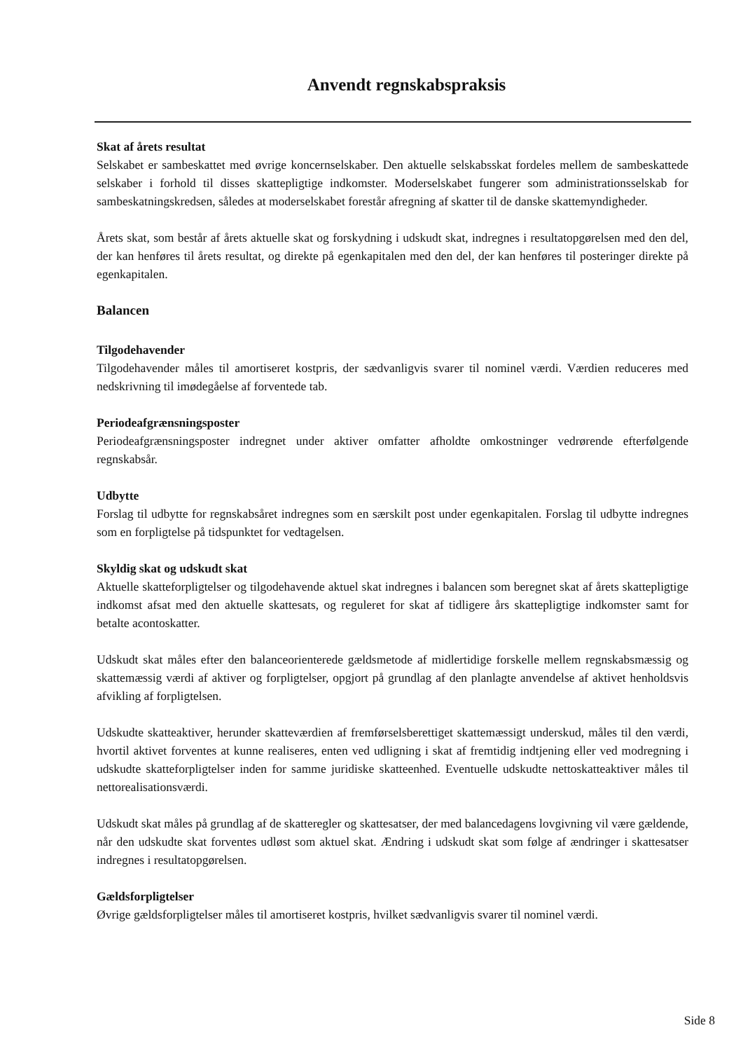Anvendt regnskabspraksis
Skat af årets resultat
Selskabet er sambeskattet med øvrige koncernselskaber. Den aktuelle selskabsskat fordeles mellem de sambeskattede selskaber i forhold til disses skattepligtige indkomster. Moderselskabet fungerer som administrationsselskab for sambeskatningskredsen, således at moderselskabet forestår afregning af skatter til de danske skattemyndigheder.
Årets skat, som består af årets aktuelle skat og forskydning i udskudt skat, indregnes i resultatopgørelsen med den del, der kan henføres til årets resultat, og direkte på egenkapitalen med den del, der kan henføres til posteringer direkte på egenkapitalen.
Balancen
Tilgodehavender
Tilgodehavender måles til amortiseret kostpris, der sædvanligvis svarer til nominel værdi. Værdien reduceres med nedskrivning til imødegåelse af forventede tab.
Periodeafgrænsningsposter
Periodeafgrænsningsposter indregnet under aktiver omfatter afholdte omkostninger vedrørende efterfølgende regnskabsår.
Udbytte
Forslag til udbytte for regnskabsåret indregnes som en særskilt post under egenkapitalen. Forslag til udbytte indregnes som en forpligtelse på tidspunktet for vedtagelsen.
Skyldig skat og udskudt skat
Aktuelle skatteforpligtelser og tilgodehavende aktuel skat indregnes i balancen som beregnet skat af årets skattepligtige indkomst afsat med den aktuelle skattesats, og reguleret for skat af tidligere års skattepligtige indkomster samt for betalte acontoskatter.
Udskudt skat måles efter den balanceorienterede gældsmetode af midlertidige forskelle mellem regnskabsmæssig og skattemæssig værdi af aktiver og forpligtelser, opgjort på grundlag af den planlagte anvendelse af aktivet henholdsvis afvikling af forpligtelsen.
Udskudte skatteaktiver, herunder skatteværdien af fremførselsberettiget skattemæssigt underskud, måles til den værdi, hvortil aktivet forventes at kunne realiseres, enten ved udligning i skat af fremtidig indtjening eller ved modregning i udskudte skatteforpligtelser inden for samme juridiske skatteenhed. Eventuelle udskudte nettoskatteaktiver måles til nettorealisationsværdi.
Udskudt skat måles på grundlag af de skatteregler og skattesatser, der med balancedagens lovgivning vil være gældende, når den udskudte skat forventes udløst som aktuel skat. Ændring i udskudt skat som følge af ændringer i skattesatser indregnes i resultatopgørelsen.
Gældsforpligtelser
Øvrige gældsforpligtelser måles til amortiseret kostpris, hvilket sædvanligvis svarer til nominel værdi.
Side 8